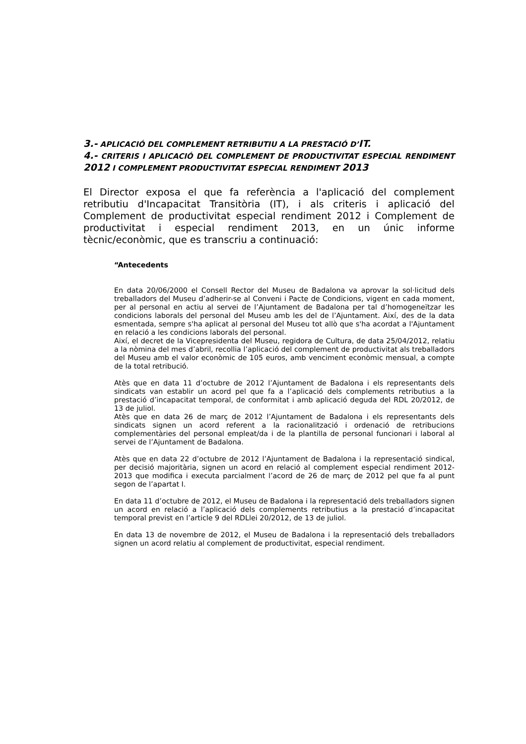3.- APLICACIÓ DEL COMPLEMENT RETRIBUTIU A LA PRESTACIÓ D’IT.
4.- CRITERIS I APLICACIÓ DEL COMPLEMENT DE PRODUCTIVITAT ESPECIAL RENDIMENT 2012 I COMPLEMENT PRODUCTIVITAT ESPECIAL RENDIMENT 2013
El Director exposa el que fa referència a l'aplicació del complement retributiu d'Incapacitat Transitòria (IT), i als criteris i aplicació del Complement de productivitat especial rendiment 2012 i Complement de productivitat i especial rendiment 2013, en un únic informe tècnic/econòmic, que es transcriu a continuació:
“Antecedents
En data 20/06/2000 el Consell Rector del Museu de Badalona va aprovar la sol·licitud dels treballadors del Museu d’adherir-se al Conveni i Pacte de Condicions, vigent en cada moment, per al personal en actiu al servei de l’Ajuntament de Badalona per tal d’homogeneïtzar les condicions laborals del personal del Museu amb les del de l’Ajuntament. Així, des de la data esmentada, sempre s'ha aplicat al personal del Museu tot allò que s'ha acordat a l'Ajuntament en relació a les condicions laborals del personal.
Així, el decret de la Vicepresidenta del Museu, regidora de Cultura, de data 25/04/2012, relatiu a la nòmina del mes d’abril, recollia l’aplicació del complement de productivitat als treballadors del Museu amb el valor econòmic de 105 euros, amb venciment econòmic mensual, a compte de la total retribució.
Atès que en data 11 d’octubre de 2012 l’Ajuntament de Badalona i els representants dels sindicats van establir un acord pel que fa a l’aplicació dels complements retributius a la prestació d’incapacitat temporal, de conformitat i amb aplicació deguda del RDL 20/2012, de 13 de juliol.
Atès que en data 26 de març de 2012 l’Ajuntament de Badalona i els representants dels sindicats signen un acord referent a la racionalització i ordenació de retribucions complementàries del personal empleat/da i de la plantilla de personal funcionari i laboral al servei de l’Ajuntament de Badalona.
Atès que en data 22 d’octubre de 2012 l’Ajuntament de Badalona i la representació sindical, per decisió majoritària, signen un acord en relació al complement especial rendiment 2012-2013 que modifica i executa parcialment l’acord de 26 de març de 2012 pel que fa al punt segon de l’apartat I.
En data 11 d’octubre de 2012, el Museu de Badalona i la representació dels treballadors signen un acord en relació a l’aplicació dels complements retributius a la prestació d’incapacitat temporal previst en l’article 9 del RDLlei 20/2012, de 13 de juliol.
En data 13 de novembre de 2012, el Museu de Badalona i la representació dels treballadors signen un acord relatiu al complement de productivitat, especial rendiment.